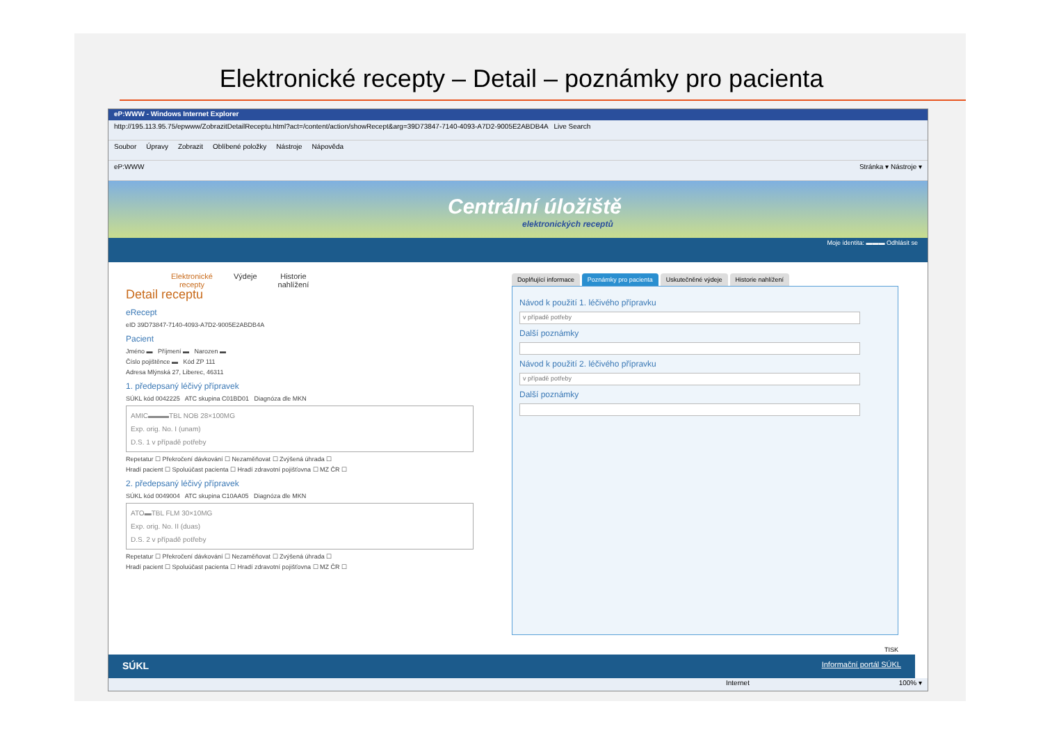Elektronické recepty – Detail – poznámky pro pacienta
eP:WWW - Windows Internet Explorer
http://195.113.95.75/epwww/ZobrazitDetailReceptu.html?act=/content/action/showRecept&arg=39D73847-7140-4093-A7D2-9005E2ABDB4A Live Search
Soubor Úpravy Zobrazit Oblíbené položky Nástroje Nápověda
eP:WWW Stránka ▾ Nástroje ▾
Centrální úložiště
elektronických receptů
Moje identita: ▬▬▬ Odhlásit se
Elektronické
recepty
Výdeje Historie
nahlížení
Detail receptu
eRecept
eID 39D73847-7140-4093-A7D2-9005E2ABDB4A
Pacient
Jméno ▬ Příjmení ▬ Narozen ▬
Číslo pojištěnce ▬ Kód ZP 111
Adresa Mlýnská 27, Liberec, 46311
1. předepsaný léčivý přípravek
SÚKL kód 0042225 ATC skupina C01BD01 Diagnóza dle MKN
AMIC▬▬▬TBL NOB 28×100MG
Exp. orig. No. I (unam)
D.S. 1 v případě potřeby
Repetatur ☐ Překročení dávkování ☐ Nezaměňovat ☐ Zvýšená úhrada ☐
Hradí pacient ☐ Spoluúčast pacienta ☐ Hradí zdravotní pojišťovna ☐ MZ ČR ☐
2. předepsaný léčivý přípravek
SÚKL kód 0049004 ATC skupina C10AA05 Diagnóza dle MKN
ATO▬TBL FLM 30×10MG
Exp. orig. No. II (duas)
D.S. 2 v případě potřeby
Repetatur ☐ Překročení dávkování ☐ Nezaměňovat ☐ Zvýšená úhrada ☐
Hradí pacient ☐ Spoluúčast pacienta ☐ Hradí zdravotní pojišťovna ☐ MZ ČR ☐
Doplňující informace Poznámky pro pacienta Uskutečněné výdeje Historie nahlížení
Návod k použití 1. léčivého přípravku
v případě potřeby
Další poznámky
Návod k použití 2. léčivého přípravku
v případě potřeby
Další poznámky
TISK
SÚKL Informační portál SÚKL
Internet 100% ▾